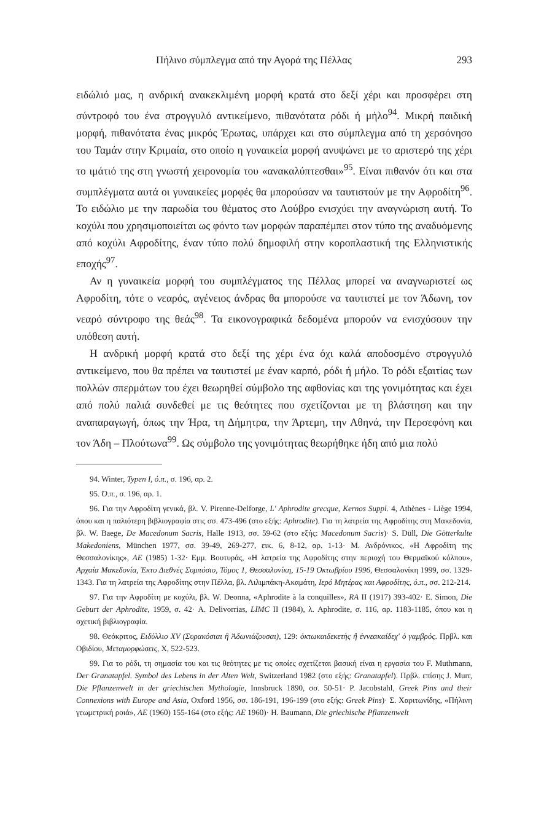Πήλινο σύμπλεγμα από την Αγορά της Πέλλας 293
ειδώλιό μας, η ανδρική ανακεκλιμένη μορφή κρατά στο δεξί χέρι και προσφέρει στη σύντροφό του ένα στρογγυλό αντικείμενο, πιθανότατα ρόδι ή μήλο<sup>94</sup>. Μικρή παιδική μορφή, πιθανότατα ένας μικρός Έρωτας, υπάρχει και στο σύμπλεγμα από τη χερσόνησο του Ταμάν στην Κριμαία, στο οποίο η γυναικεία μορφή ανυψώνει με το αριστερό της χέρι το ιμάτιό της στη γνωστή χειρονομία του «ανακαλύπτεσθαι»<sup>95</sup>. Είναι πιθανόν ότι και στα συμπλέγματα αυτά οι γυναικείες μορφές θα μπορούσαν να ταυτιστούν με την Αφροδίτη<sup>96</sup>. Το ειδώλιο με την παρωδία του θέματος στο Λούβρο ενισχύει την αναγνώριση αυτή. Το κοχύλι που χρησιμοποιείται ως φόντο των μορφών παραπέμπει στον τύπο της αναδυόμενης από κοχύλι Αφροδίτης, έναν τύπο πολύ δημοφιλή στην κοροπλαστική της Ελληνιστικής εποχής<sup>97</sup>.
Αν η γυναικεία μορφή του συμπλέγματος της Πέλλας μπορεί να αναγνωριστεί ως Αφροδίτη, τότε ο νεαρός, αγένειος άνδρας θα μπορούσε να ταυτιστεί με τον Άδωνη, τον νεαρό σύντροφο της θεάς<sup>98</sup>. Τα εικονογραφικά δεδομένα μπορούν να ενισχύσουν την υπόθεση αυτή.
Η ανδρική μορφή κρατά στο δεξί της χέρι ένα όχι καλά αποδοσμένο στρογγυλό αντικείμενο, που θα πρέπει να ταυτιστεί με έναν καρπό, ρόδι ή μήλο. Το ρόδι εξαιτίας των πολλών σπερμάτων του έχει θεωρηθεί σύμβολο της αφθονίας και της γονιμότητας και έχει από πολύ παλιά συνδεθεί με τις θεότητες που σχετίζονται με τη βλάστηση και την αναπαραγωγή, όπως την Ήρα, τη Δήμητρα, την Άρτεμη, την Αθηνά, την Περσεφόνη και τον Άδη – Πλούτωνα<sup>99</sup>. Ως σύμβολο της γονιμότητας θεωρήθηκε ήδη από μια πολύ
94. Winter, Typen I, ό.π., σ. 196, αρ. 2.
95. Ό.π., σ. 196, αρ. 1.
96. Για την Αφροδίτη γενικά, βλ. V. Pirenne-Delforge, L' Aphrodite grecque, Kernos Suppl. 4, Athènes - Liège 1994, όπου και η παλιότερη βιβλιογραφία στις σσ. 473-496 (στο εξής: Aphrodite). Για τη λατρεία της Αφροδίτης στη Μακεδονία, βλ. W. Baege, De Macedonum Sacris, Halle 1913, σσ. 59-62 (στο εξής: Macedonum Sacris)· S. Düll, Die Götterkulte Makedoniens, München 1977, σσ. 39-49, 269-277, εικ. 6, 8-12, αρ. 1-13· Μ. Ανδρόνικος, «Η Αφροδίτη της Θεσσαλονίκης», ΑΕ (1985) 1-32· Εμμ. Βουτυράς, «Η λατρεία της Αφροδίτης στην περιοχή του Θερμαϊκού κόλπου», Αρχαία Μακεδονία, Έκτο Διεθνές Συμπόσιο, Τόμος 1, Θεσσαλονίκη, 15-19 Οκτωβρίου 1996, Θεσσαλονίκη 1999, σσ. 1329-1343. Για τη λατρεία της Αφροδίτης στην Πέλλα, βλ. Λιλιμπάκη-Ακαμάτη, Ιερό Μητέρας και Αφροδίτης, ό.π., σσ. 212-214.
97. Για την Αφροδίτη με κοχύλι, βλ. W. Deonna, «Aphrodite à la conquilles», RA II (1917) 393-402· E. Simon, Die Geburt der Aphrodite, 1959, σ. 42· A. Delivorrias, LIMC II (1984), λ. Aphrodite, σ. 116, αρ. 1183-1185, όπου και η σχετική βιβλιογραφία.
98. Θεόκριτος, Ειδύλλιο XV (Συρακόσιαι ἢ Ἀδωνιάζουσαι), 129: ὀκτωκαιδεκετὴς ἢ ἐννεακαίδεχ' ὁ γαμβρός. Πρβλ. και Οβιδίου, Μεταμορφώσεις, Χ, 522-523.
99. Για το ρόδι, τη σημασία του και τις θεότητες με τις οποίες σχετίζεται βασική είναι η εργασία του F. Muthmann, Der Granatapfel. Symbol des Lebens in der Alten Welt, Switzerland 1982 (στο εξής: Granatapfel). Πρβλ. επίσης J. Murr, Die Pflanzenwelt in der griechischen Mythologie, Innsbruck 1890, σσ. 50-51· P. Jacobstahl, Greek Pins and their Connexions with Europe and Asia, Oxford 1956, σσ. 186-191, 196-199 (στο εξής: Greek Pins)· Σ. Χαριτωνίδης, «Πήλινη γεωμετρική ροιά», ΑΕ (1960) 155-164 (στο εξής: ΑΕ 1960)· H. Baumann, Die griechische Pflanzenwelt